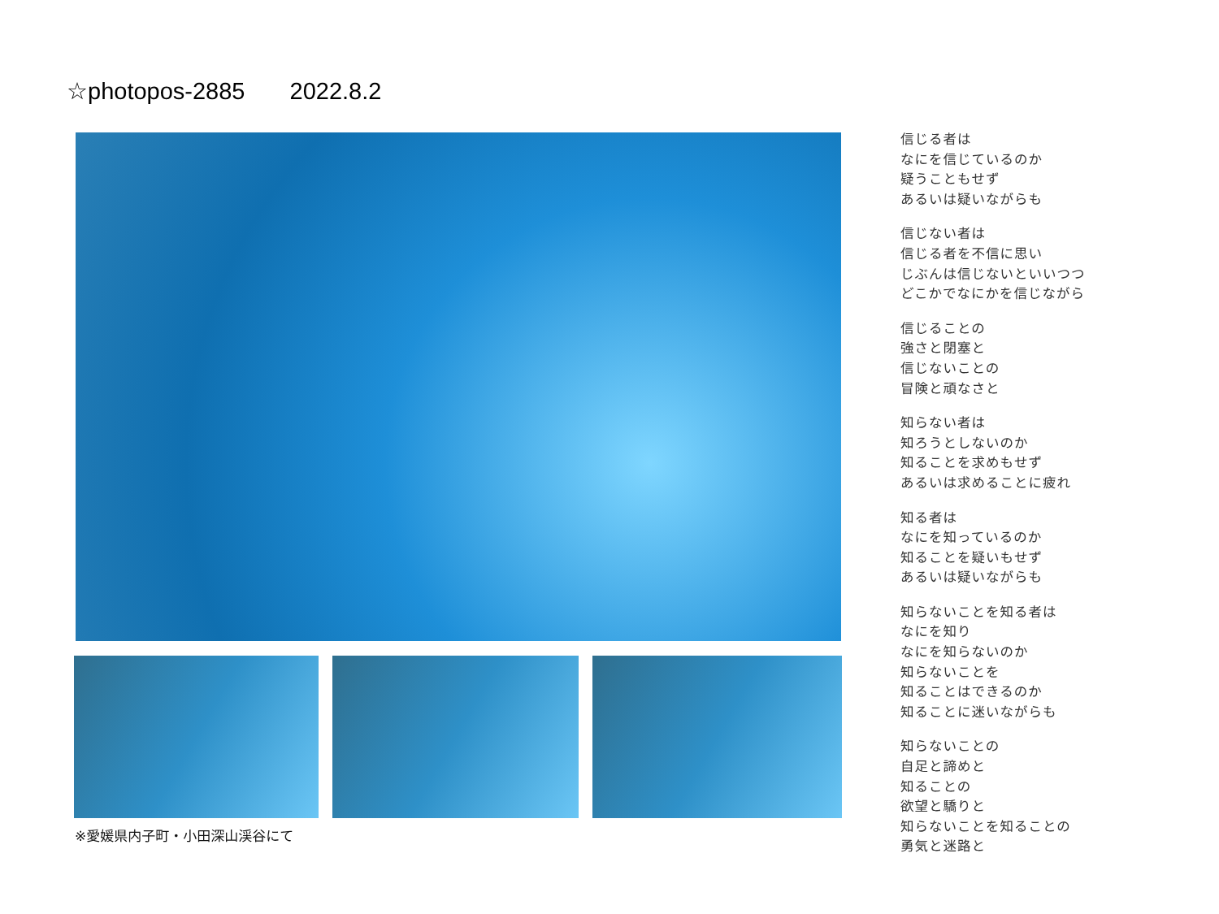☆photopos-2885 2022.8.2
※愛媛県内子町・小田深山渓谷にて
信じる者は
なにを信じているのか
疑うこともせず
あるいは疑いながらも
信じない者は
信じる者を不信に思い
じぶんは信じないといいつつ
どこかでなにかを信じながら
信じることの
強さと閉塞と
信じないことの
冒険と頑なさと
知らない者は
知ろうとしないのか
知ることを求めもせず
あるいは求めることに疲れ
知る者は
なにを知っているのか
知ることを疑いもせず
あるいは疑いながらも
知らないことを知る者は
なにを知り
なにを知らないのか
知らないことを
知ることはできるのか
知ることに迷いながらも
知らないことの
自足と諦めと
知ることの
欲望と驕りと
知らないことを知ることの
勇気と迷路と